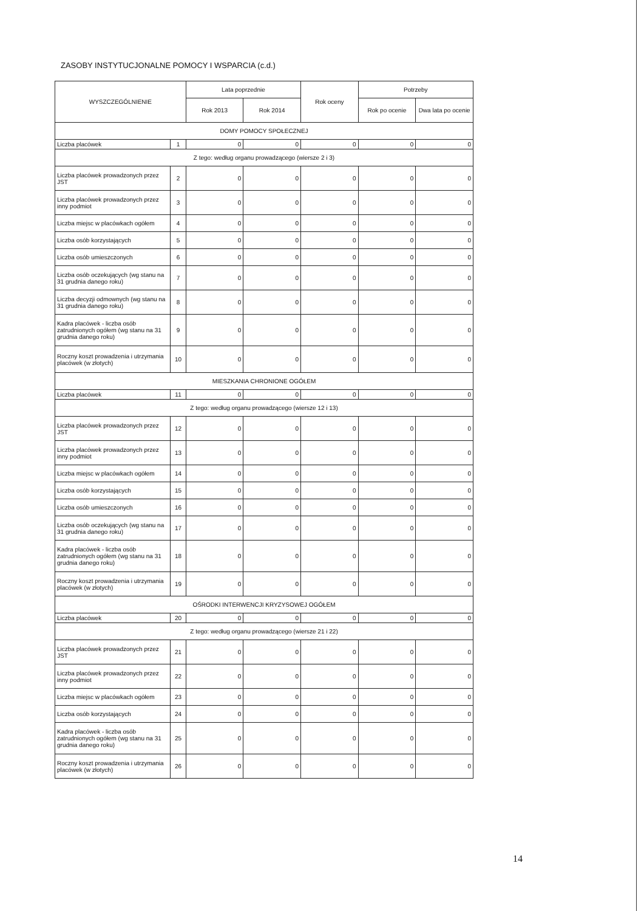ZASOBY INSTYTUCJONALNE POMOCY I WSPARCIA (c.d.)
| WYSZCZEGÓLNIENIE | | Lata poprzednie | | Rok oceny | Potrzeby | |
| --- | --- | --- | --- | --- | --- | --- |
| | | Rok 2013 | Rok 2014 | | Rok po ocenie | Dwa lata po ocenie |
| DOMY POMOCY SPOŁECZNEJ | | | | | | |
| Liczba placówek | 1 | 0 | 0 | 0 | 0 | 0 |
| Z tego: według organu prowadzącego (wiersze 2 i 3) | | | | | | |
| Liczba placówek prowadzonych przez JST | 2 | 0 | 0 | 0 | 0 | 0 |
| Liczba placówek prowadzonych przez inny podmiot | 3 | 0 | 0 | 0 | 0 | 0 |
| Liczba miejsc w placówkach ogółem | 4 | 0 | 0 | 0 | 0 | 0 |
| Liczba osób korzystających | 5 | 0 | 0 | 0 | 0 | 0 |
| Liczba osób umieszczonych | 6 | 0 | 0 | 0 | 0 | 0 |
| Liczba osób oczekujących (wg stanu na 31 grudnia danego roku) | 7 | 0 | 0 | 0 | 0 | 0 |
| Liczba decyzji odmownych (wg stanu na 31 grudnia danego roku) | 8 | 0 | 0 | 0 | 0 | 0 |
| Kadra placówek - liczba osób zatrudnionych ogółem (wg stanu na 31 grudnia danego roku) | 9 | 0 | 0 | 0 | 0 | 0 |
| Roczny koszt prowadzenia i utrzymania placówek (w złotych) | 10 | 0 | 0 | 0 | 0 | 0 |
| MIESZKANIA CHRONIONE OGÓŁEM | | | | | | |
| Liczba placówek | 11 | 0 | 0 | 0 | 0 | 0 |
| Z tego: według organu prowadzącego (wiersze 12 i 13) | | | | | | |
| Liczba placówek prowadzonych przez JST | 12 | 0 | 0 | 0 | 0 | 0 |
| Liczba placówek prowadzonych przez inny podmiot | 13 | 0 | 0 | 0 | 0 | 0 |
| Liczba miejsc w placówkach ogółem | 14 | 0 | 0 | 0 | 0 | 0 |
| Liczba osób korzystających | 15 | 0 | 0 | 0 | 0 | 0 |
| Liczba osób umieszczonych | 16 | 0 | 0 | 0 | 0 | 0 |
| Liczba osób oczekujących (wg stanu na 31 grudnia danego roku) | 17 | 0 | 0 | 0 | 0 | 0 |
| Kadra placówek - liczba osób zatrudnionych ogółem (wg stanu na 31 grudnia danego roku) | 18 | 0 | 0 | 0 | 0 | 0 |
| Roczny koszt prowadzenia i utrzymania placówek (w złotych) | 19 | 0 | 0 | 0 | 0 | 0 |
| OŚRODKI INTERWENCJI KRYZYSOWEJ OGÓŁEM | | | | | | |
| Liczba placówek | 20 | 0 | 0 | 0 | 0 | 0 |
| Z tego: według organu prowadzącego (wiersze 21 i 22) | | | | | | |
| Liczba placówek prowadzonych przez JST | 21 | 0 | 0 | 0 | 0 | 0 |
| Liczba placówek prowadzonych przez inny podmiot | 22 | 0 | 0 | 0 | 0 | 0 |
| Liczba miejsc w placówkach ogółem | 23 | 0 | 0 | 0 | 0 | 0 |
| Liczba osób korzystających | 24 | 0 | 0 | 0 | 0 | 0 |
| Kadra placówek - liczba osób zatrudnionych ogółem (wg stanu na 31 grudnia danego roku) | 25 | 0 | 0 | 0 | 0 | 0 |
| Roczny koszt prowadzenia i utrzymania placówek (w złotych) | 26 | 0 | 0 | 0 | 0 | 0 |
14